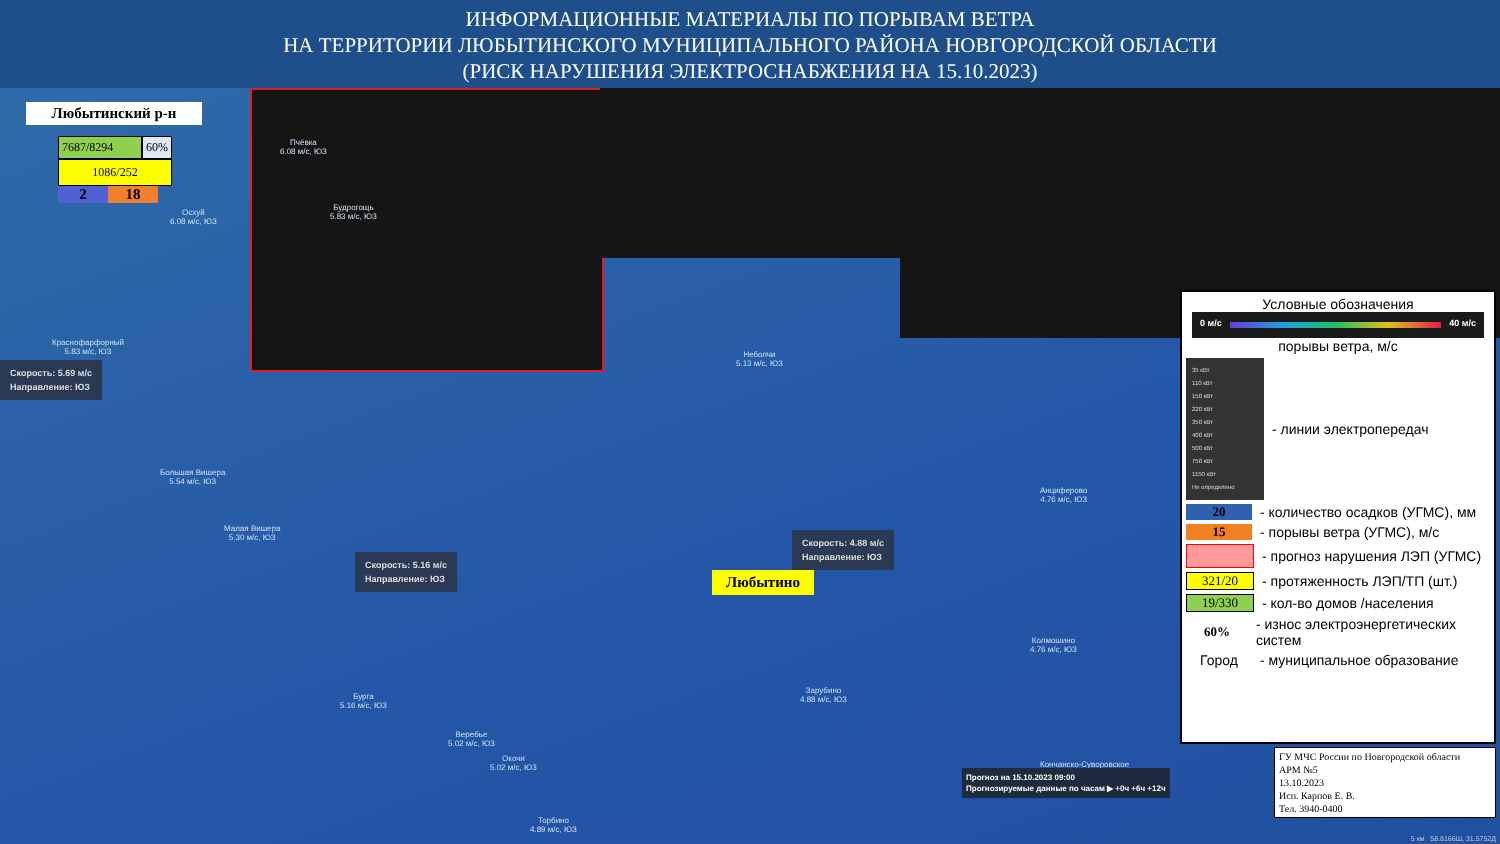ИНФОРМАЦИОННЫЕ МАТЕРИАЛЫ ПО ПОРЫВАМ ВЕТРА
НА ТЕРРИТОРИИ ЛЮБЫТИНСКОГО МУНИЦИПАЛЬНОГО РАЙОНА НОВГОРОДСКОЙ ОБЛАСТИ
(РИСК НАРУШЕНИЯ ЭЛЕКТРОСНАБЖЕНИЯ НА 15.10.2023)
Любытинский р-н
7687/8294 60%
1086/252
2 18
Пчёвка
6.08 м/с, ЮЗ
Будрогощь
5.83 м/с, ЮЗ
Осхуй
6.08 м/с, ЮЗ
Краснофарфорный
5.83 м/с, ЮЗ
Неболчи
5.13 м/с, ЮЗ
Большая Вишера
5.54 м/с, ЮЗ
Малая Вишера
5.30 м/с, ЮЗ
Анциферово
4.76 м/с, ЮЗ
Колмошино
4.76 м/с, ЮЗ
Зарубино
4.88 м/с, ЮЗ
Бурга
5.16 м/с, ЮЗ
Веребье
5.02 м/с, ЮЗ
Окочи
5.02 м/с, ЮЗ
Торбино
4.89 м/с, ЮЗ
Кончанско-Суворовское
Скорость: 5.69 м/с
Направление: ЮЗ
Скорость: 5.16 м/с
Направление: ЮЗ
Скорость: 4.88 м/с
Направление: ЮЗ
Любытино
Прогноз на 15.10.2023 09:00
Прогнозируемые данные по часам ▶ +0ч +6ч +12ч
Условные обозначения
0 м/с 40 м/с
порывы ветра, м/с
35 кВт
110 кВт
150 кВт
220 кВт
350 кВт
400 кВт
500 кВт
750 кВт
1150 кВт
Не определено
- линии электропередач
20 - количество осадков (УГМС), мм
15 - порывы ветра (УГМС), м/с
- прогноз нарушения ЛЭП (УГМС)
321/20 - протяженность ЛЭП/ТП (шт.)
19/330 - кол-во домов /населения
60% - износ электроэнергетических систем
Город - муниципальное образование
ГУ МЧС России по Новгородской области
АРМ №5
13.10.2023
Исп. Карпов Е. В.
Тел. 3940-0400
5 км 58.8166Ш, 31.5752Д